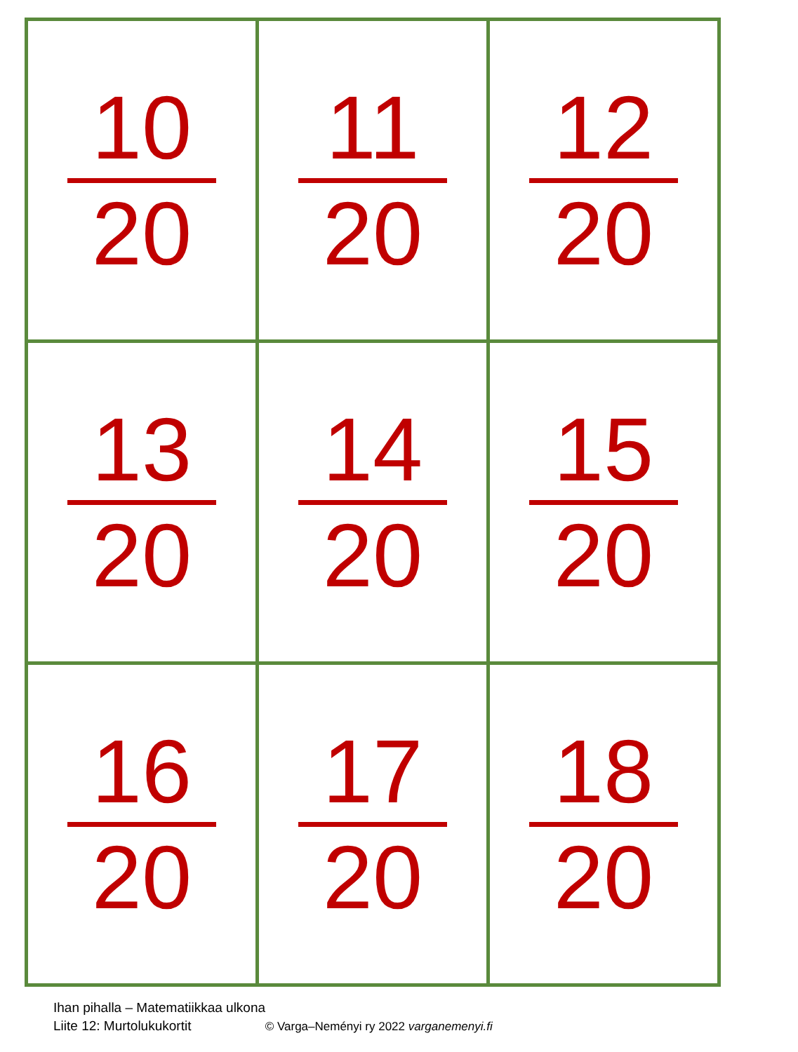| 10 20 | 11 20 | 12 20 |
| 13 20 | 14 20 | 15 20 |
| 16 20 | 17 20 | 18 20 |
Ihan pihalla – Matematiikkaa ulkona
Liite 12: Murtolukukortit © Varga–Neményi ry 2022 varganemenyi.fi